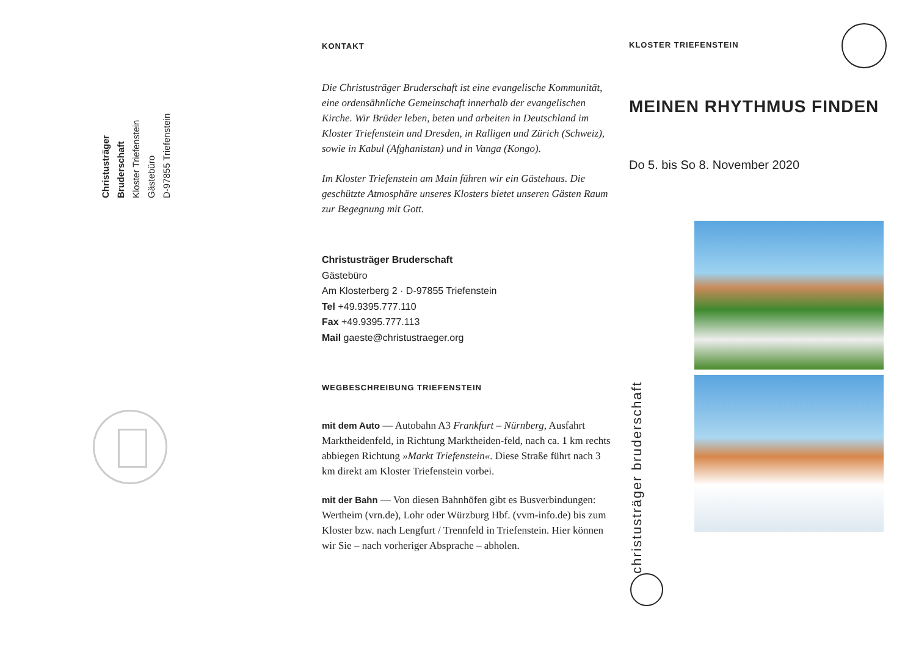Christusträger Bruderschaft
Kloster Triefenstein
Gästebüro
D-97855 Triefenstein
KONTAKT
Die Christusträger Bruderschaft ist eine evangelische Kommunität, eine ordensähnliche Gemeinschaft innerhalb der evangelischen Kirche. Wir Brüder leben, beten und arbeiten in Deutschland im Kloster Triefenstein und Dresden, in Ralligen und Zürich (Schweiz), sowie in Kabul (Afghanistan) und in Vanga (Kongo).
Im Kloster Triefenstein am Main führen wir ein Gästehaus. Die geschützte Atmosphäre unseres Klosters bietet unseren Gästen Raum zur Begegnung mit Gott.
Christusträger Bruderschaft
Gästebüro
Am Klosterberg 2 · D-97855 Triefenstein
Tel +49.9395.777.110
Fax +49.9395.777.113
Mail gaeste@christustraeger.org
WEGBESCHREIBUNG TRIEFENSTEIN
mit dem Auto — Autobahn A3 Frankfurt – Nürnberg, Ausfahrt Marktheidenfeld, in Richtung Marktheiden-feld, nach ca. 1 km rechts abbiegen Richtung »Markt Triefenstein«. Diese Straße führt nach 3 km direkt am Kloster Triefenstein vorbei.
mit der Bahn — Von diesen Bahnhöfen gibt es Busverbindungen: Wertheim (vrn.de), Lohr oder Würzburg Hbf. (vvm-info.de) bis zum Kloster bzw. nach Lengfurt / Trennfeld in Triefenstein. Hier können wir Sie – nach vorheriger Absprache – abholen.
KLOSTER TRIEFENSTEIN
MEINEN RHYTHMUS FINDEN
Do 5. bis So 8. November 2020
christusträger bruderschaft